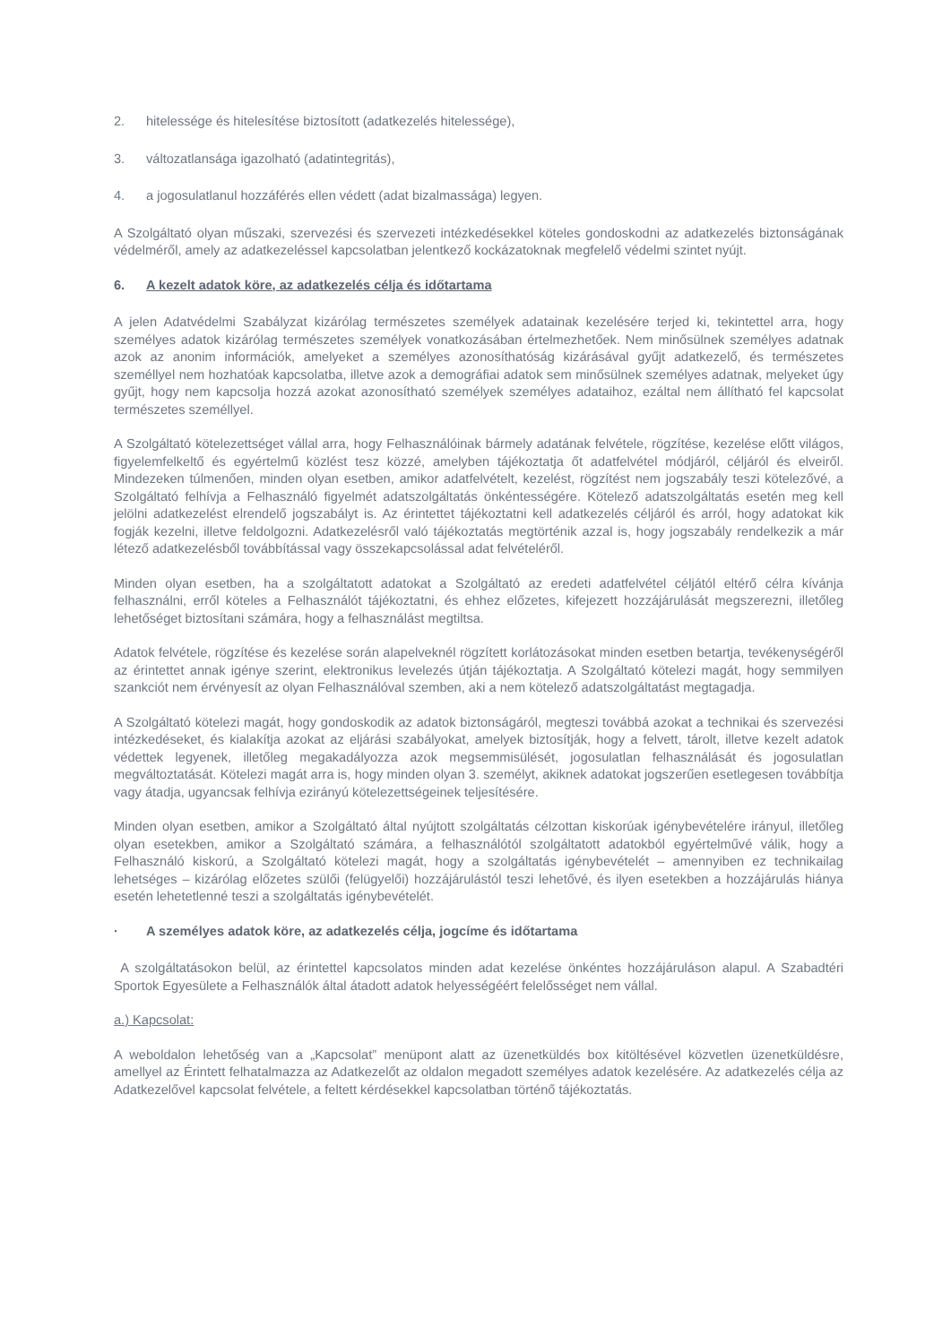2. hitelessége és hitelesítése biztosított (adatkezelés hitelessége),
3. változatlansága igazolható (adatintegritás),
4. a jogosulatlanul hozzáférés ellen védett (adat bizalmassága) legyen.
A Szolgáltató olyan műszaki, szervezési és szervezeti intézkedésekkel köteles gondoskodni az adatkezelés biztonságának védelméről, amely az adatkezeléssel kapcsolatban jelentkező kockázatoknak megfelelő védelmi szintet nyújt.
6. A kezelt adatok köre, az adatkezelés célja és időtartama
A jelen Adatvédelmi Szabályzat kizárólag természetes személyek adatainak kezelésére terjed ki, tekintettel arra, hogy személyes adatok kizárólag természetes személyek vonatkozásában értelmezhetőek. Nem minősülnek személyes adatnak azok az anonim információk, amelyeket a személyes azonosíthatóság kizárásával gyűjt adatkezelő, és természetes személlyel nem hozhatóak kapcsolatba, illetve azok a demográfiai adatok sem minősülnek személyes adatnak, melyeket úgy gyűjt, hogy nem kapcsolja hozzá azokat azonosítható személyek személyes adataihoz, ezáltal nem állítható fel kapcsolat természetes személlyel.
A Szolgáltató kötelezettséget vállal arra, hogy Felhasználóinak bármely adatának felvétele, rögzítése, kezelése előtt világos, figyelemfelkeltő és egyértelmű közlést tesz közzé, amelyben tájékoztatja őt adatfelvétel módjáról, céljáról és elveiről. Mindezeken túlmenően, minden olyan esetben, amikor adatfelvételt, kezelést, rögzítést nem jogszabály teszi kötelezővé, a Szolgáltató felhívja a Felhasználó figyelmét adatszolgáltatás önkéntességére. Kötelező adatszolgáltatás esetén meg kell jelölni adatkezelést elrendelő jogszabályt is. Az érintettet tájékoztatni kell adatkezelés céljáról és arról, hogy adatokat kik fogják kezelni, illetve feldolgozni. Adatkezelésről való tájékoztatás megtörténik azzal is, hogy jogszabály rendelkezik a már létező adatkezelésből továbbítással vagy összekapcsolással adat felvételéről.
Minden olyan esetben, ha a szolgáltatott adatokat a Szolgáltató az eredeti adatfelvétel céljától eltérő célra kívánja felhasználni, erről köteles a Felhasználót tájékoztatni, és ehhez előzetes, kifejezett hozzájárulását megszerezni, illetőleg lehetőséget biztosítani számára, hogy a felhasználást megtiltsa.
Adatok felvétele, rögzítése és kezelése során alapelveknél rögzített korlátozásokat minden esetben betartja, tevékenységéről az érintettet annak igénye szerint, elektronikus levelezés útján tájékoztatja. A Szolgáltató kötelezi magát, hogy semmilyen szankciót nem érvényesít az olyan Felhasználóval szemben, aki a nem kötelező adatszolgáltatást megtagadja.
A Szolgáltató kötelezi magát, hogy gondoskodik az adatok biztonságáról, megteszi továbbá azokat a technikai és szervezési intézkedéseket, és kialakítja azokat az eljárási szabályokat, amelyek biztosítják, hogy a felvett, tárolt, illetve kezelt adatok védettek legyenek, illetőleg megakadályozza azok megsemmisülését, jogosulatlan felhasználását és jogosulatlan megváltoztatását. Kötelezi magát arra is, hogy minden olyan 3. személyt, akiknek adatokat jogszerűen esetlegesen továbbítja vagy átadja, ugyancsak felhívja ezirányú kötelezettségeinek teljesítésére.
Minden olyan esetben, amikor a Szolgáltató által nyújtott szolgáltatás célzottan kiskorúak igénybevételére irányul, illetőleg olyan esetekben, amikor a Szolgáltató számára, a felhasználótól szolgáltatott adatokból egyértelművé válik, hogy a Felhasználó kiskorú, a Szolgáltató kötelezi magát, hogy a szolgáltatás igénybevételét – amennyiben ez technikailag lehetséges – kizárólag előzetes szülői (felügyelői) hozzájárulástól teszi lehetővé, és ilyen esetekben a hozzájárulás hiánya esetén lehetetlenné teszi a szolgáltatás igénybevételét.
· A személyes adatok köre, az adatkezelés célja, jogcíme és időtartama
A szolgáltatásokon belül, az érintettel kapcsolatos minden adat kezelése önkéntes hozzájáruláson alapul. A Szabadtéri Sportok Egyesülete a Felhasználók által átadott adatok helyességéért felelősséget nem vállal.
a.) Kapcsolat:
A weboldalon lehetőség van a „Kapcsolat” menüpont alatt az üzenetküldés box kitöltésével közvetlen üzenetküldésre, amellyel az Érintett felhatalmazza az Adatkezelőt az oldalon megadott személyes adatok kezelésére. Az adatkezelés célja az Adatkezelővel kapcsolat felvétele, a feltett kérdésekkel kapcsolatban történő tájékoztatás.